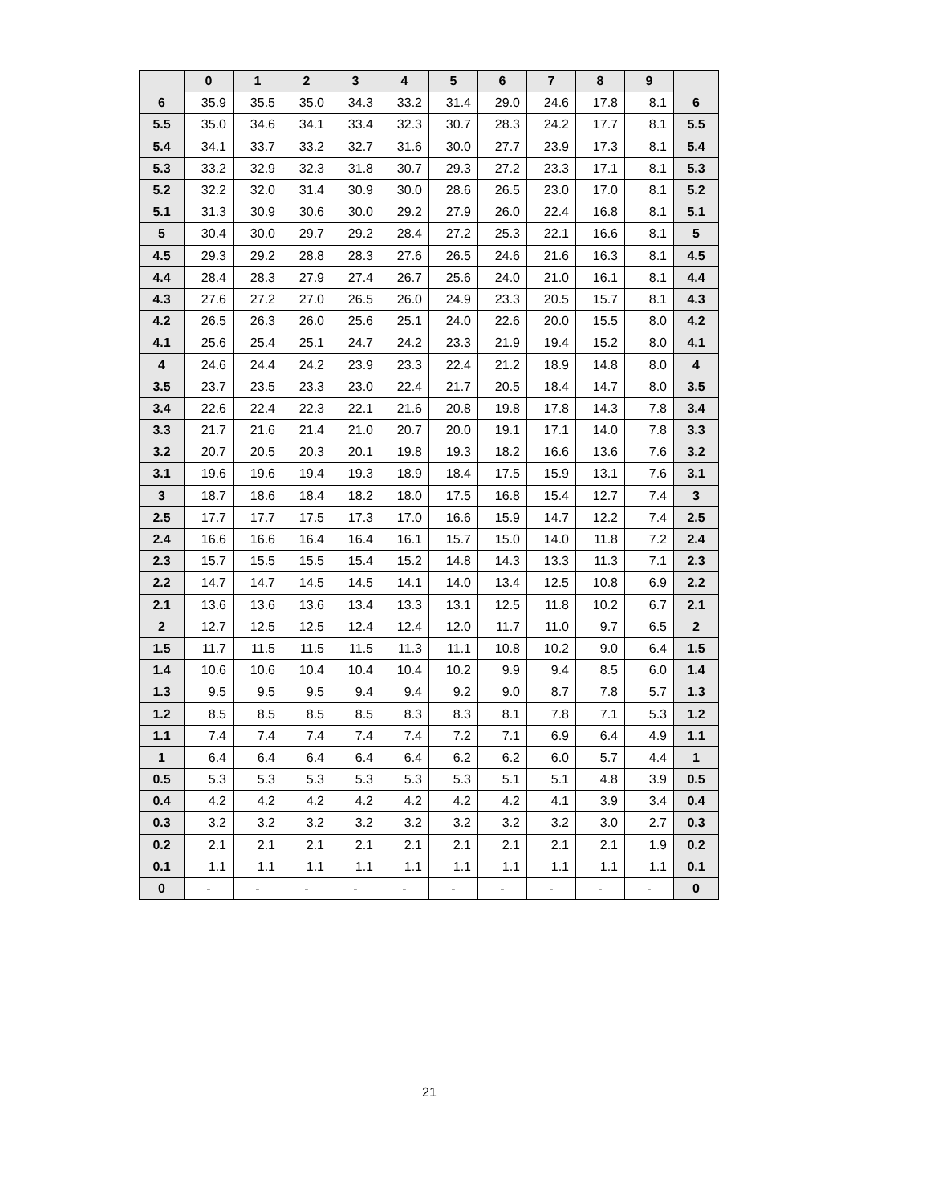| | 0 | 1 | 2 | 3 | 4 | 5 | 6 | 7 | 8 | 9 | |
| --- | --- | --- | --- | --- | --- | --- | --- | --- | --- | --- | --- |
| 6 | 35.9 | 35.5 | 35.0 | 34.3 | 33.2 | 31.4 | 29.0 | 24.6 | 17.8 | 8.1 | 6 |
| 5.5 | 35.0 | 34.6 | 34.1 | 33.4 | 32.3 | 30.7 | 28.3 | 24.2 | 17.7 | 8.1 | 5.5 |
| 5.4 | 34.1 | 33.7 | 33.2 | 32.7 | 31.6 | 30.0 | 27.7 | 23.9 | 17.3 | 8.1 | 5.4 |
| 5.3 | 33.2 | 32.9 | 32.3 | 31.8 | 30.7 | 29.3 | 27.2 | 23.3 | 17.1 | 8.1 | 5.3 |
| 5.2 | 32.2 | 32.0 | 31.4 | 30.9 | 30.0 | 28.6 | 26.5 | 23.0 | 17.0 | 8.1 | 5.2 |
| 5.1 | 31.3 | 30.9 | 30.6 | 30.0 | 29.2 | 27.9 | 26.0 | 22.4 | 16.8 | 8.1 | 5.1 |
| 5 | 30.4 | 30.0 | 29.7 | 29.2 | 28.4 | 27.2 | 25.3 | 22.1 | 16.6 | 8.1 | 5 |
| 4.5 | 29.3 | 29.2 | 28.8 | 28.3 | 27.6 | 26.5 | 24.6 | 21.6 | 16.3 | 8.1 | 4.5 |
| 4.4 | 28.4 | 28.3 | 27.9 | 27.4 | 26.7 | 25.6 | 24.0 | 21.0 | 16.1 | 8.1 | 4.4 |
| 4.3 | 27.6 | 27.2 | 27.0 | 26.5 | 26.0 | 24.9 | 23.3 | 20.5 | 15.7 | 8.1 | 4.3 |
| 4.2 | 26.5 | 26.3 | 26.0 | 25.6 | 25.1 | 24.0 | 22.6 | 20.0 | 15.5 | 8.0 | 4.2 |
| 4.1 | 25.6 | 25.4 | 25.1 | 24.7 | 24.2 | 23.3 | 21.9 | 19.4 | 15.2 | 8.0 | 4.1 |
| 4 | 24.6 | 24.4 | 24.2 | 23.9 | 23.3 | 22.4 | 21.2 | 18.9 | 14.8 | 8.0 | 4 |
| 3.5 | 23.7 | 23.5 | 23.3 | 23.0 | 22.4 | 21.7 | 20.5 | 18.4 | 14.7 | 8.0 | 3.5 |
| 3.4 | 22.6 | 22.4 | 22.3 | 22.1 | 21.6 | 20.8 | 19.8 | 17.8 | 14.3 | 7.8 | 3.4 |
| 3.3 | 21.7 | 21.6 | 21.4 | 21.0 | 20.7 | 20.0 | 19.1 | 17.1 | 14.0 | 7.8 | 3.3 |
| 3.2 | 20.7 | 20.5 | 20.3 | 20.1 | 19.8 | 19.3 | 18.2 | 16.6 | 13.6 | 7.6 | 3.2 |
| 3.1 | 19.6 | 19.6 | 19.4 | 19.3 | 18.9 | 18.4 | 17.5 | 15.9 | 13.1 | 7.6 | 3.1 |
| 3 | 18.7 | 18.6 | 18.4 | 18.2 | 18.0 | 17.5 | 16.8 | 15.4 | 12.7 | 7.4 | 3 |
| 2.5 | 17.7 | 17.7 | 17.5 | 17.3 | 17.0 | 16.6 | 15.9 | 14.7 | 12.2 | 7.4 | 2.5 |
| 2.4 | 16.6 | 16.6 | 16.4 | 16.4 | 16.1 | 15.7 | 15.0 | 14.0 | 11.8 | 7.2 | 2.4 |
| 2.3 | 15.7 | 15.5 | 15.5 | 15.4 | 15.2 | 14.8 | 14.3 | 13.3 | 11.3 | 7.1 | 2.3 |
| 2.2 | 14.7 | 14.7 | 14.5 | 14.5 | 14.1 | 14.0 | 13.4 | 12.5 | 10.8 | 6.9 | 2.2 |
| 2.1 | 13.6 | 13.6 | 13.6 | 13.4 | 13.3 | 13.1 | 12.5 | 11.8 | 10.2 | 6.7 | 2.1 |
| 2 | 12.7 | 12.5 | 12.5 | 12.4 | 12.4 | 12.0 | 11.7 | 11.0 | 9.7 | 6.5 | 2 |
| 1.5 | 11.7 | 11.5 | 11.5 | 11.5 | 11.3 | 11.1 | 10.8 | 10.2 | 9.0 | 6.4 | 1.5 |
| 1.4 | 10.6 | 10.6 | 10.4 | 10.4 | 10.4 | 10.2 | 9.9 | 9.4 | 8.5 | 6.0 | 1.4 |
| 1.3 | 9.5 | 9.5 | 9.5 | 9.4 | 9.4 | 9.2 | 9.0 | 8.7 | 7.8 | 5.7 | 1.3 |
| 1.2 | 8.5 | 8.5 | 8.5 | 8.5 | 8.3 | 8.3 | 8.1 | 7.8 | 7.1 | 5.3 | 1.2 |
| 1.1 | 7.4 | 7.4 | 7.4 | 7.4 | 7.4 | 7.2 | 7.1 | 6.9 | 6.4 | 4.9 | 1.1 |
| 1 | 6.4 | 6.4 | 6.4 | 6.4 | 6.4 | 6.2 | 6.2 | 6.0 | 5.7 | 4.4 | 1 |
| 0.5 | 5.3 | 5.3 | 5.3 | 5.3 | 5.3 | 5.3 | 5.1 | 5.1 | 4.8 | 3.9 | 0.5 |
| 0.4 | 4.2 | 4.2 | 4.2 | 4.2 | 4.2 | 4.2 | 4.2 | 4.1 | 3.9 | 3.4 | 0.4 |
| 0.3 | 3.2 | 3.2 | 3.2 | 3.2 | 3.2 | 3.2 | 3.2 | 3.2 | 3.0 | 2.7 | 0.3 |
| 0.2 | 2.1 | 2.1 | 2.1 | 2.1 | 2.1 | 2.1 | 2.1 | 2.1 | 2.1 | 1.9 | 0.2 |
| 0.1 | 1.1 | 1.1 | 1.1 | 1.1 | 1.1 | 1.1 | 1.1 | 1.1 | 1.1 | 1.1 | 0.1 |
| 0 | - | - | - | - | - | - | - | - | - | - | 0 |
21